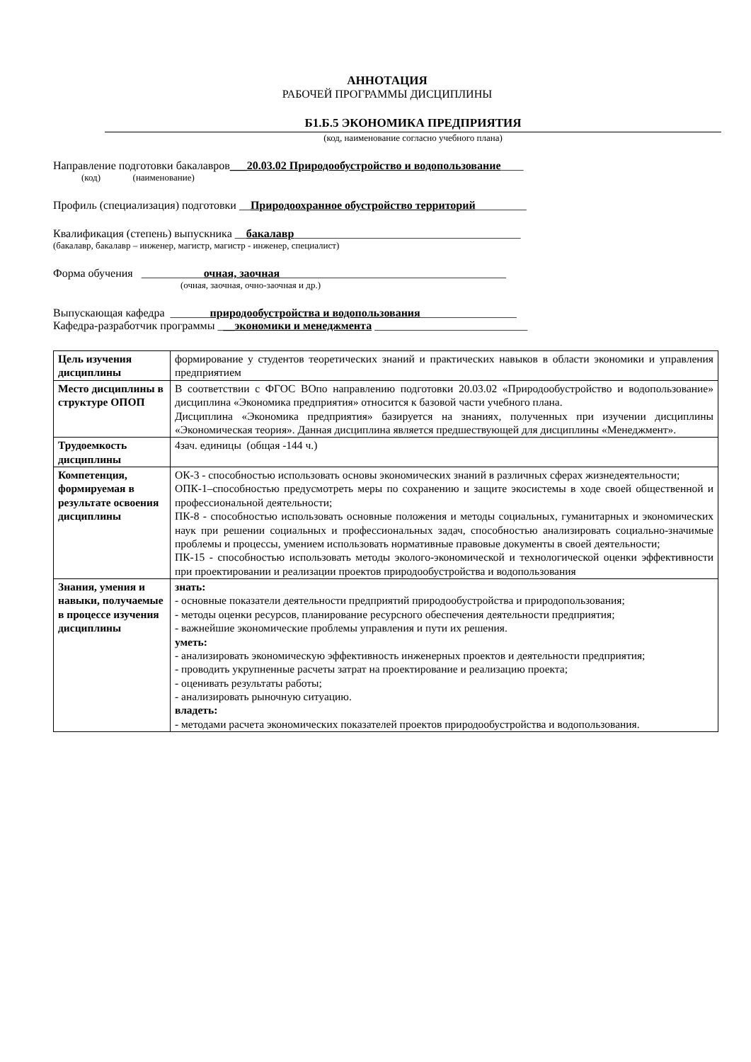АННОТАЦИЯ
РАБОЧЕЙ ПРОГРАММЫ ДИСЦИПЛИНЫ
Б1.Б.5 ЭКОНОМИКА ПРЕДПРИЯТИЯ
(код, наименование согласно учебного плана)
Направление подготовки бакалавров___20.03.02 Природообустройство и водопользование____
(код) (наименование)
Профиль (специализация) подготовки __Природоохранное обустройство территорий_________
Квалификация (степень) выпускника __бакалавр________________________________________
(бакалавр, бакалавр – инженер, магистр, магистр - инженер, специалист)
Форма обучения ___________очная, заочная________________________________________
(очная, заочная, очно-заочная и др.)
Выпускающая кафедра _______природообустройства и водопользования_________________
Кафедра-разработчик программы ___экономики и менеджмента ___________________________
| Цель изучения дисциплины | формирование у студентов теоретических знаний и практических навыков в области экономики и управления предприятием |
| Место дисциплины в структуре ОПОП | В соответствии с ФГОС ВОпо направлению подготовки 20.03.02 «Природообустройство и водопользование» дисциплина «Экономика предприятия» относится к базовой части учебного плана. Дисциплина «Экономика предприятия» базируется на знаниях, полученных при изучении дисциплины «Экономическая теория». Данная дисциплина является предшествующей для дисциплины «Менеджмент». |
| Трудоемкость дисциплины | 4зач. единицы (общая -144 ч.) |
| Компетенция, формируемая в результате освоения дисциплины | ОК-3 - способностью использовать основы экономических знаний в различных сферах жизнедеятельности; ОПК-1–способностью предусмотреть меры по сохранению и защите экосистемы в ходе своей общественной и профессиональной деятельности; ПК-8 - способностью использовать основные положения и методы социальных, гуманитарных и экономических наук при решении социальных и профессиональных задач, способностью анализировать социально-значимые проблемы и процессы, умением использовать нормативные правовые документы в своей деятельности; ПК-15 - способностью использовать методы эколого-экономической и технологической оценки эффективности при проектировании и реализации проектов природообустройства и водопользования |
| Знания, умения и навыки, получаемые в процессе изучения дисциплины | знать: - основные показатели деятельности предприятий природообустройства и природопользования; - методы оценки ресурсов, планирование ресурсного обеспечения деятельности предприятия; - важнейшие экономические проблемы управления и пути их решения. уметь: - анализировать экономическую эффективность инженерных проектов и деятельности предприятия; - проводить укрупненные расчеты затрат на проектирование и реализацию проекта; - оценивать результаты работы; - анализировать рыночную ситуацию. владеть: - методами расчета экономических показателей проектов природообустройства и водопользования. |